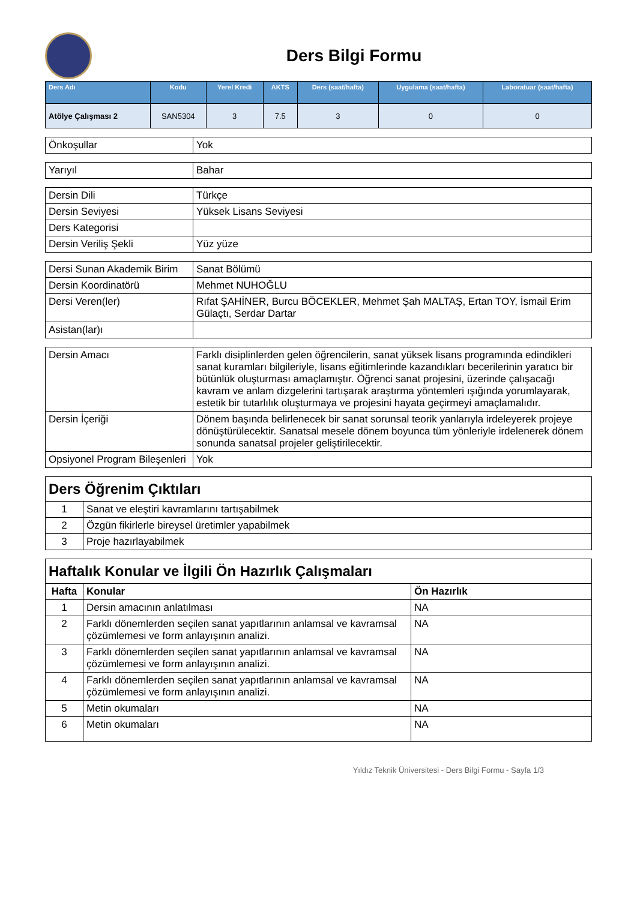Ders Bilgi Formu
| Ders Adı | Kodu | Yerel Kredi | AKTS | Ders (saat/hafta) | Uygulama (saat/hafta) | Laboratuar (saat/hafta) |
| --- | --- | --- | --- | --- | --- | --- |
| Atölye Çalışması 2 | SAN5304 | 3 | 7.5 | 3 | 0 | 0 |
| Önkoşullar | Yok |
| Yarıyıl | Bahar |
| Dersin Dili | Türkçe |
| Dersin Seviyesi | Yüksek Lisans Seviyesi |
| Ders Kategorisi | |
| Dersin Veriliş Şekli | Yüz yüze |
| Dersi Sunan Akademik Birim | Sanat Bölümü |
| Dersin Koordinatörü | Mehmet NUHOĞLU |
| Dersi Veren(ler) | Rıfat ŞAHİNER, Burcu BÖCEKLER, Mehmet Şah MALTAŞ, Ertan TOY, İsmail Erim Gülaçtı, Serdar Dartar |
| Asistan(lar)ı | |
| Dersin Amacı | Farklı disiplinlerden gelen öğrencilerin, sanat yüksek lisans programında edindikleri sanat kuramları bilgileriyle, lisans eğitimlerinde kazandıkları becerilerinin yaratıcı bir bütünlük oluşturması amaçlamıştır. Öğrenci sanat projesini, üzerinde çalışacağı kavram ve anlam dizgelerini tartışarak araştırma yöntemleri ışığında yorumlayarak, estetik bir tutarlılık oluşturmaya ve projesini hayata geçirmeyi amaçlamalıdır. |
| Dersin İçeriği | Dönem başında belirlenecek bir sanat sorunsal teorik yanlarıyla irdeleyerek projeye dönüştürülecektir. Sanatsal mesele dönem boyunca tüm yönleriyle irdelenerek dönem sonunda sanatsal projeler geliştirilecektir. |
| Opsiyonel Program Bileşenleri | Yok |
| Ders Öğrenim Çıktıları | |
| 1 | Sanat ve eleştiri kavramlarını tartışabilmek |
| 2 | Özgün fikirlerle bireysel üretimler yapabilmek |
| 3 | Proje hazırlayabilmek |
| Haftalık Konular ve İlgili Ön Hazırlık Çalışmaları | | |
| Hafta | Konular | Ön Hazırlık |
| 1 | Dersin amacının anlatılması | NA |
| 2 | Farklı dönemlerden seçilen sanat yapıtlarının anlamsal ve kavramsal çözümlemesi ve form anlayışının analizi. | NA |
| 3 | Farklı dönemlerden seçilen sanat yapıtlarının anlamsal ve kavramsal çözümlemesi ve form anlayışının analizi. | NA |
| 4 | Farklı dönemlerden seçilen sanat yapıtlarının anlamsal ve kavramsal çözümlemesi ve form anlayışının analizi. | NA |
| 5 | Metin okumaları | NA |
| 6 | Metin okumaları | NA |
Yıldız Teknik Üniversitesi - Ders Bilgi Formu - Sayfa 1/3